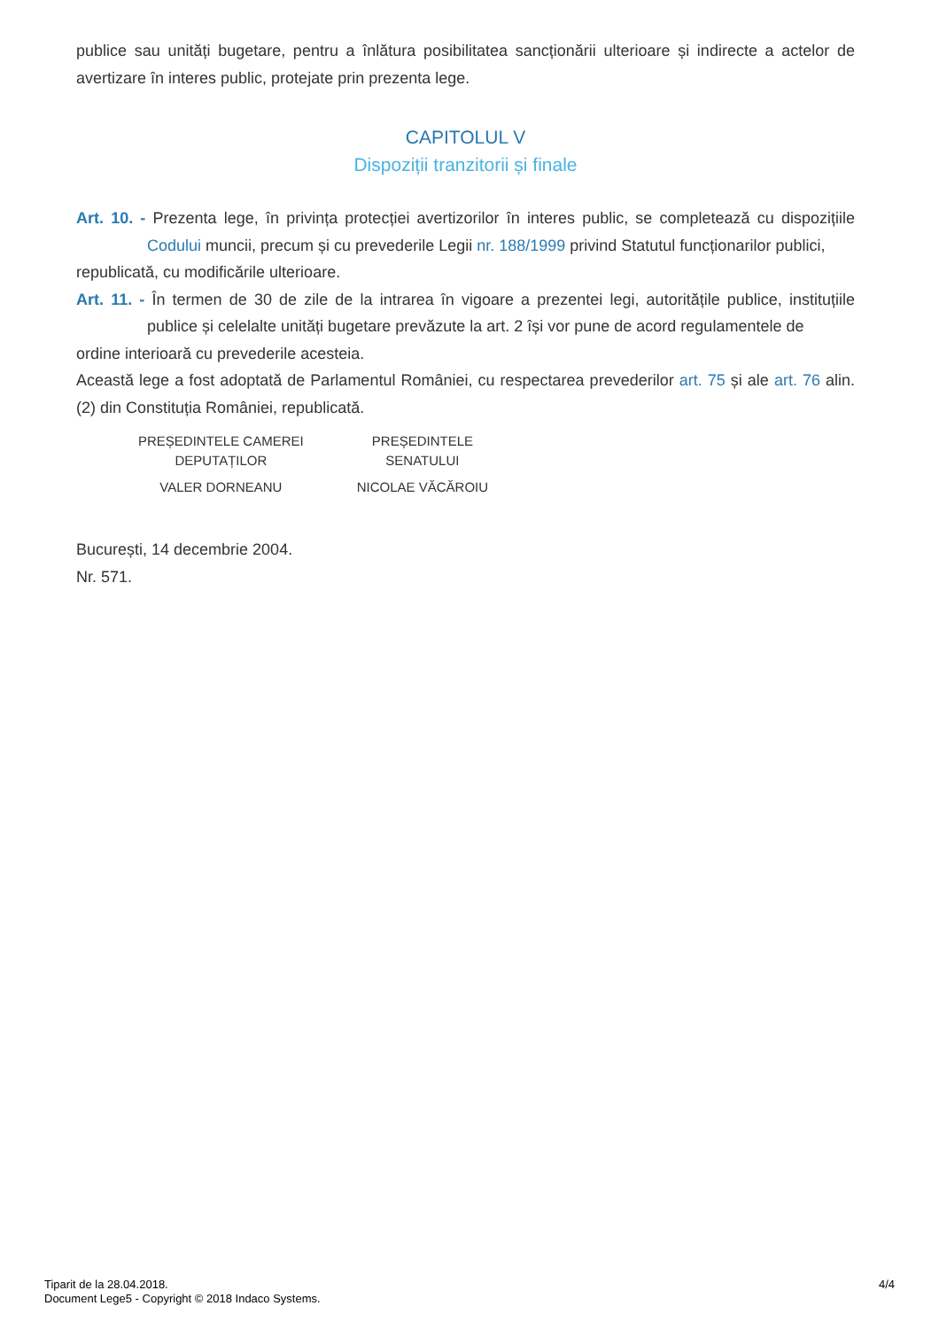publice sau unități bugetare, pentru a înlătura posibilitatea sancționării ulterioare și indirecte a actelor de avertizare în interes public, protejate prin prezenta lege.
CAPITOLUL V
Dispoziții tranzitorii și finale
Art. 10. - Prezenta lege, în privința protecției avertizorilor în interes public, se completează cu dispozițiile Codului muncii, precum și cu prevederile Legii nr. 188/1999 privind Statutul funcționarilor publici,
republicată, cu modificările ulterioare.
Art. 11. - În termen de 30 de zile de la intrarea în vigoare a prezentei legi, autoritățile publice, instituțiile publice și celelalte unități bugetare prevăzute la art. 2 își vor pune de acord regulamentele de
ordine interioară cu prevederile acesteia.
Această lege a fost adoptată de Parlamentul României, cu respectarea prevederilor art. 75 și ale art. 76 alin. (2) din Constituția României, republicată.
| PREȘEDINTELE CAMEREI DEPUTAȚILOR | PREȘEDINTELE SENATULUI |
| VALER DORNEANU | NICOLAE VĂCĂROIU |
București, 14 decembrie 2004.
Nr. 571.
Tiparit de la 28.04.2018.
Document Lege5 - Copyright © 2018 Indaco Systems.
4/4